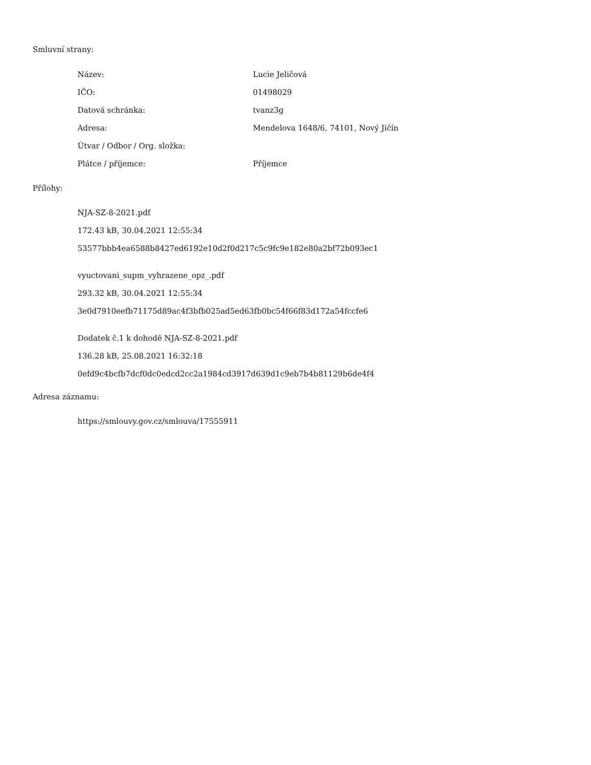Smluvní strany:
| Název: | Lucie Jeličová |
| IČO: | 01498029 |
| Datová schránka: | tvanz3g |
| Adresa: | Mendelova 1648/6, 74101, Nový Jičín |
| Útvar / Odbor / Org. složka: | |
| Plátce / příjemce: | Příjemce |
Přílohy:
NJA-SZ-8-2021.pdf
172.43 kB, 30.04.2021 12:55:34
53577bbb4ea6588b8427ed6192e10d2f0d217c5c9fc9e182e80a2bf72b093ec1
vyuctovani_supm_vyhrazene_opz_.pdf
293.32 kB, 30.04.2021 12:55:34
3e0d7910eefb71175d89ac4f3bfb025ad5ed63fb0bc54f66f83d172a54fccfe6
Dodatek č.1 k dohodě NJA-SZ-8-2021.pdf
136.28 kB, 25.08.2021 16:32:18
0efd9c4bcfb7dcf0dc0edcd2cc2a1984cd3917d639d1c9eb7b4b81129b6de4f4
Adresa záznamu:
https://smlouvy.gov.cz/smlouva/17555911